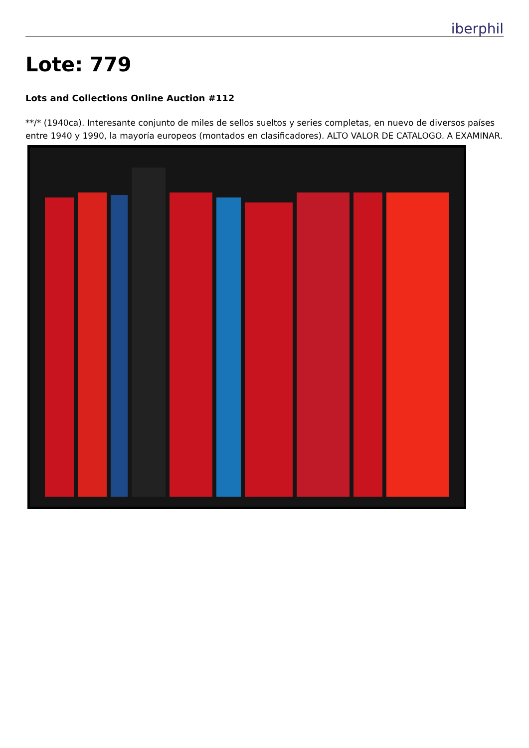iberphil
Lote: 779
Lots and Collections Online Auction #112
**/* (1940ca). Interesante conjunto de miles de sellos sueltos y series completas, en nuevo de diversos países entre 1940 y 1990, la mayoría europeos (montados en clasificadores). ALTO VALOR DE CATALOGO. A EXAMINAR.